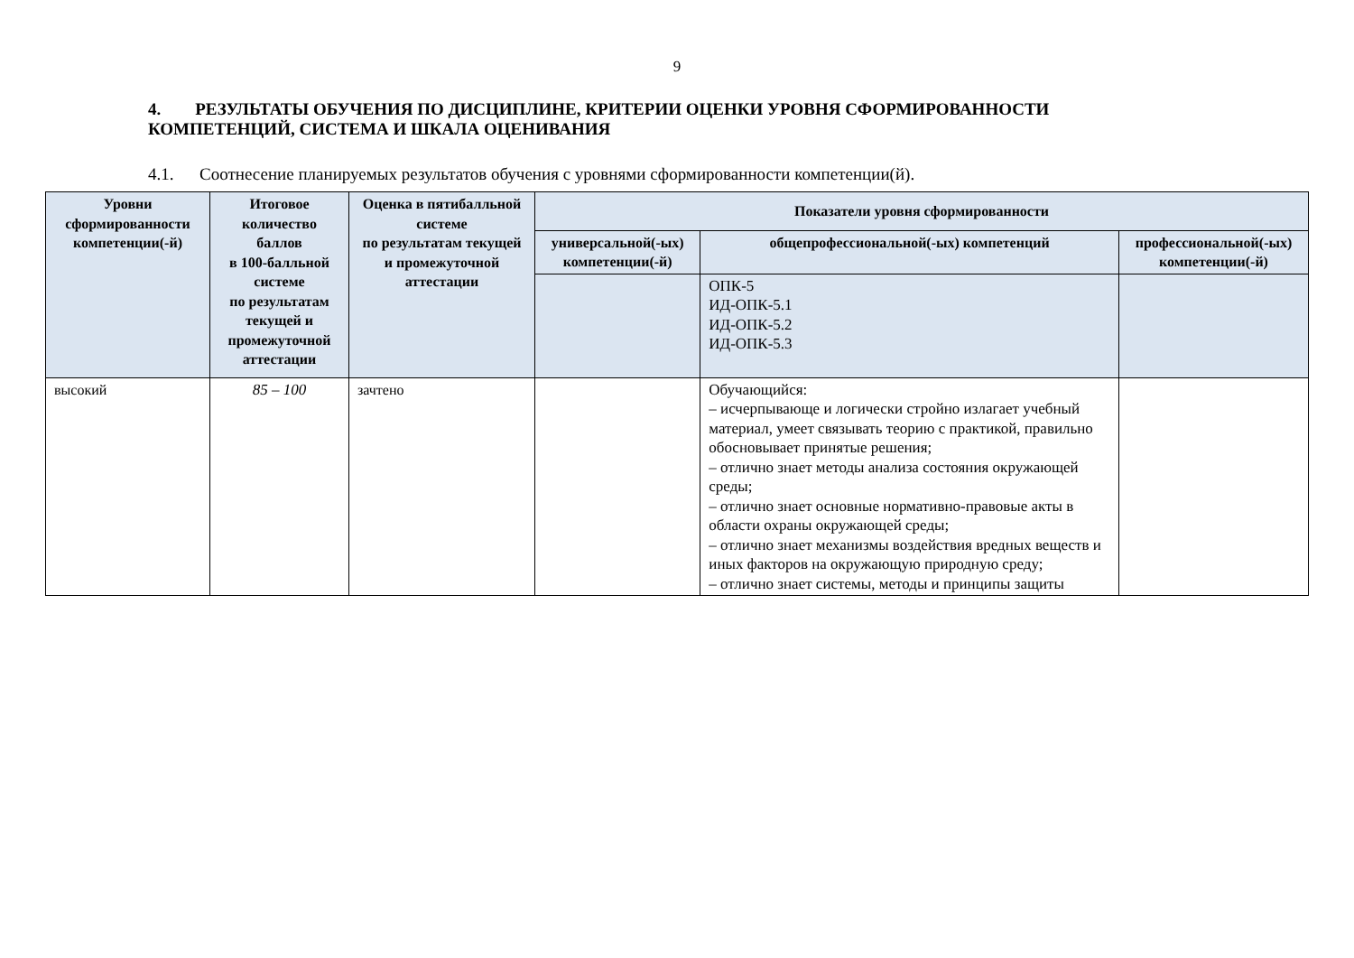9
4. РЕЗУЛЬТАТЫ ОБУЧЕНИЯ ПО ДИСЦИПЛИНЕ, КРИТЕРИИ ОЦЕНКИ УРОВНЯ СФОРМИРОВАННОСТИ КОМПЕТЕНЦИЙ, СИСТЕМА И ШКАЛА ОЦЕНИВАНИЯ
4.1. Соотнесение планируемых результатов обучения с уровнями сформированности компетенции(й).
| Уровни сформированности компетенции(-й) | Итоговое количество баллов в 100-балльной системе по результатам текущей и промежуточной аттестации | Оценка в пятибалльной системе по результатам текущей и промежуточной аттестации | Показатели уровня сформированности | | |
| --- | --- | --- | --- | --- | --- |
| | | | универсальной(-ых) компетенции(-й) | общепрофессиональной(-ых) компетенций | профессиональной(-ых) компетенции(-й) |
| | | | | ОПК-5 ИД-ОПК-5.1 ИД-ОПК-5.2 ИД-ОПК-5.3 | |
| высокий | 85 – 100 | зачтено | | Обучающийся: – исчерпывающе и логически стройно излагает учебный материал, умеет связывать теорию с практикой, правильно обосновывает принятые решения; – отлично знает методы анализа состояния окружающей среды; – отлично знает основные нормативно-правовые акты в области охраны окружающей среды; – отлично знает механизмы воздействия вредных веществ и иных факторов на окружающую природную среду; – отлично знает системы, методы и принципы защиты | |